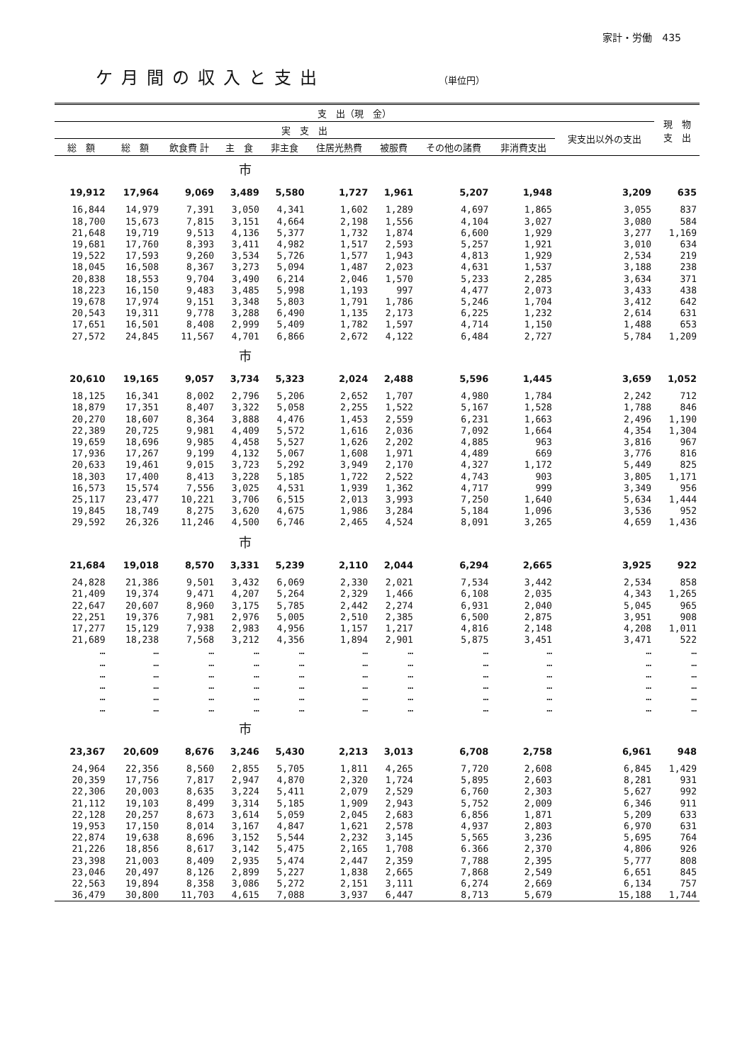家計・労働　435
ケ月間の収入と支出 （単位円）
| 支 出（現 金） | | | | | | | | | | 現 物 支 出 |
| --- | --- | --- | --- | --- | --- | --- | --- | --- | --- | --- |
| 実 支 出 | | | | | | | | | 実支出以外の支出 | |
| 総 額 | 総 額 | 飲食費 計 | 主 食 | 非主食 | 住居光熱費 | 被服費 | その他の諸費 | 非消費支出 | | |
| 市 | | | | | | | | | | |
| 19,912 | 17,964 | 9,069 | 3,489 | 5,580 | 1,727 | 1,961 | 5,207 | 1,948 | 3,209 | 635 |
| 16,844 | 14,979 | 7,391 | 3,050 | 4,341 | 1,602 | 1,289 | 4,697 | 1,865 | 3,055 | 837 |
| 18,700 | 15,673 | 7,815 | 3,151 | 4,664 | 2,198 | 1,556 | 4,104 | 3,027 | 3,080 | 584 |
| 21,648 | 19,719 | 9,513 | 4,136 | 5,377 | 1,732 | 1,874 | 6,600 | 1,929 | 3,277 | 1,169 |
| 19,681 | 17,760 | 8,393 | 3,411 | 4,982 | 1,517 | 2,593 | 5,257 | 1,921 | 3,010 | 634 |
| 19,522 | 17,593 | 9,260 | 3,534 | 5,726 | 1,577 | 1,943 | 4,813 | 1,929 | 2,534 | 219 |
| 18,045 | 16,508 | 8,367 | 3,273 | 5,094 | 1,487 | 2,023 | 4,631 | 1,537 | 3,188 | 238 |
| 20,838 | 18,553 | 9,704 | 3,490 | 6,214 | 2,046 | 1,570 | 5,233 | 2,285 | 3,634 | 371 |
| 18,223 | 16,150 | 9,483 | 3,485 | 5,998 | 1,193 | 997 | 4,477 | 2,073 | 3,433 | 438 |
| 19,678 | 17,974 | 9,151 | 3,348 | 5,803 | 1,791 | 1,786 | 5,246 | 1,704 | 3,412 | 642 |
| 20,543 | 19,311 | 9,778 | 3,288 | 6,490 | 1,135 | 2,173 | 6,225 | 1,232 | 2,614 | 631 |
| 17,651 | 16,501 | 8,408 | 2,999 | 5,409 | 1,782 | 1,597 | 4,714 | 1,150 | 1,488 | 653 |
| 27,572 | 24,845 | 11,567 | 4,701 | 6,866 | 2,672 | 4,122 | 6,484 | 2,727 | 5,784 | 1,209 |
| 市 | | | | | | | | | | |
| 20,610 | 19,165 | 9,057 | 3,734 | 5,323 | 2,024 | 2,488 | 5,596 | 1,445 | 3,659 | 1,052 |
| 18,125 | 16,341 | 8,002 | 2,796 | 5,206 | 2,652 | 1,707 | 4,980 | 1,784 | 2,242 | 712 |
| 18,879 | 17,351 | 8,407 | 3,322 | 5,058 | 2,255 | 1,522 | 5,167 | 1,528 | 1,788 | 846 |
| 20,270 | 18,607 | 8,364 | 3,888 | 4,476 | 1,453 | 2,559 | 6,231 | 1,663 | 2,496 | 1,190 |
| 22,389 | 20,725 | 9,981 | 4,409 | 5,572 | 1,616 | 2,036 | 7,092 | 1,664 | 4,354 | 1,304 |
| 19,659 | 18,696 | 9,985 | 4,458 | 5,527 | 1,626 | 2,202 | 4,885 | 963 | 3,816 | 967 |
| 17,936 | 17,267 | 9,199 | 4,132 | 5,067 | 1,608 | 1,971 | 4,489 | 669 | 3,776 | 816 |
| 20,633 | 19,461 | 9,015 | 3,723 | 5,292 | 3,949 | 2,170 | 4,327 | 1,172 | 5,449 | 825 |
| 18,303 | 17,400 | 8,413 | 3,228 | 5,185 | 1,722 | 2,522 | 4,743 | 903 | 3,805 | 1,171 |
| 16,573 | 15,574 | 7,556 | 3,025 | 4,531 | 1,939 | 1,362 | 4,717 | 999 | 3,349 | 956 |
| 25,117 | 23,477 | 10,221 | 3,706 | 6,515 | 2,013 | 3,993 | 7,250 | 1,640 | 5,634 | 1,444 |
| 19,845 | 18,749 | 8,275 | 3,620 | 4,675 | 1,986 | 3,284 | 5,184 | 1,096 | 3,536 | 952 |
| 29,592 | 26,326 | 11,246 | 4,500 | 6,746 | 2,465 | 4,524 | 8,091 | 3,265 | 4,659 | 1,436 |
| 市 | | | | | | | | | | |
| 21,684 | 19,018 | 8,570 | 3,331 | 5,239 | 2,110 | 2,044 | 6,294 | 2,665 | 3,925 | 922 |
| 24,828 | 21,386 | 9,501 | 3,432 | 6,069 | 2,330 | 2,021 | 7,534 | 3,442 | 2,534 | 858 |
| 21,409 | 19,374 | 9,471 | 4,207 | 5,264 | 2,329 | 1,466 | 6,108 | 2,035 | 4,343 | 1,265 |
| 22,647 | 20,607 | 8,960 | 3,175 | 5,785 | 2,442 | 2,274 | 6,931 | 2,040 | 5,045 | 965 |
| 22,251 | 19,376 | 7,981 | 2,976 | 5,005 | 2,510 | 2,385 | 6,500 | 2,875 | 3,951 | 908 |
| 17,277 | 15,129 | 7,938 | 2,983 | 4,956 | 1,157 | 1,217 | 4,816 | 2,148 | 4,208 | 1,011 |
| 21,689 | 18,238 | 7,568 | 3,212 | 4,356 | 1,894 | 2,901 | 5,875 | 3,451 | 3,471 | 522 |
| … | … | … | … | … | … | … | … | … | … | … |
| … | … | … | … | … | … | … | … | … | … | … |
| … | … | … | … | … | … | … | … | … | … | … |
| … | … | … | … | … | … | … | … | … | … | … |
| … | … | … | … | … | … | … | … | … | … | … |
| … | … | … | … | … | … | … | … | … | … | … |
| 市 | | | | | | | | | | |
| 23,367 | 20,609 | 8,676 | 3,246 | 5,430 | 2,213 | 3,013 | 6,708 | 2,758 | 6,961 | 948 |
| 24,964 | 22,356 | 8,560 | 2,855 | 5,705 | 1,811 | 4,265 | 7,720 | 2,608 | 6,845 | 1,429 |
| 20,359 | 17,756 | 7,817 | 2,947 | 4,870 | 2,320 | 1,724 | 5,895 | 2,603 | 8,281 | 931 |
| 22,306 | 20,003 | 8,635 | 3,224 | 5,411 | 2,079 | 2,529 | 6,760 | 2,303 | 5,627 | 992 |
| 21,112 | 19,103 | 8,499 | 3,314 | 5,185 | 1,909 | 2,943 | 5,752 | 2,009 | 6,346 | 911 |
| 22,128 | 20,257 | 8,673 | 3,614 | 5,059 | 2,045 | 2,683 | 6,856 | 1,871 | 5,209 | 633 |
| 19,953 | 17,150 | 8,014 | 3,167 | 4,847 | 1,621 | 2,578 | 4,937 | 2,803 | 6,970 | 631 |
| 22,874 | 19,638 | 8,696 | 3,152 | 5,544 | 2,232 | 3,145 | 5,565 | 3,236 | 5,695 | 764 |
| 21,226 | 18,856 | 8,617 | 3,142 | 5,475 | 2,165 | 1,708 | 6.366 | 2,370 | 4,806 | 926 |
| 23,398 | 21,003 | 8,409 | 2,935 | 5,474 | 2,447 | 2,359 | 7,788 | 2,395 | 5,777 | 808 |
| 23,046 | 20,497 | 8,126 | 2,899 | 5,227 | 1,838 | 2,665 | 7,868 | 2,549 | 6,651 | 845 |
| 22,563 | 19,894 | 8,358 | 3,086 | 5,272 | 2,151 | 3,111 | 6,274 | 2,669 | 6,134 | 757 |
| 36,479 | 30,800 | 11,703 | 4,615 | 7,088 | 3,937 | 6,447 | 8,713 | 5,679 | 15,188 | 1,744 |